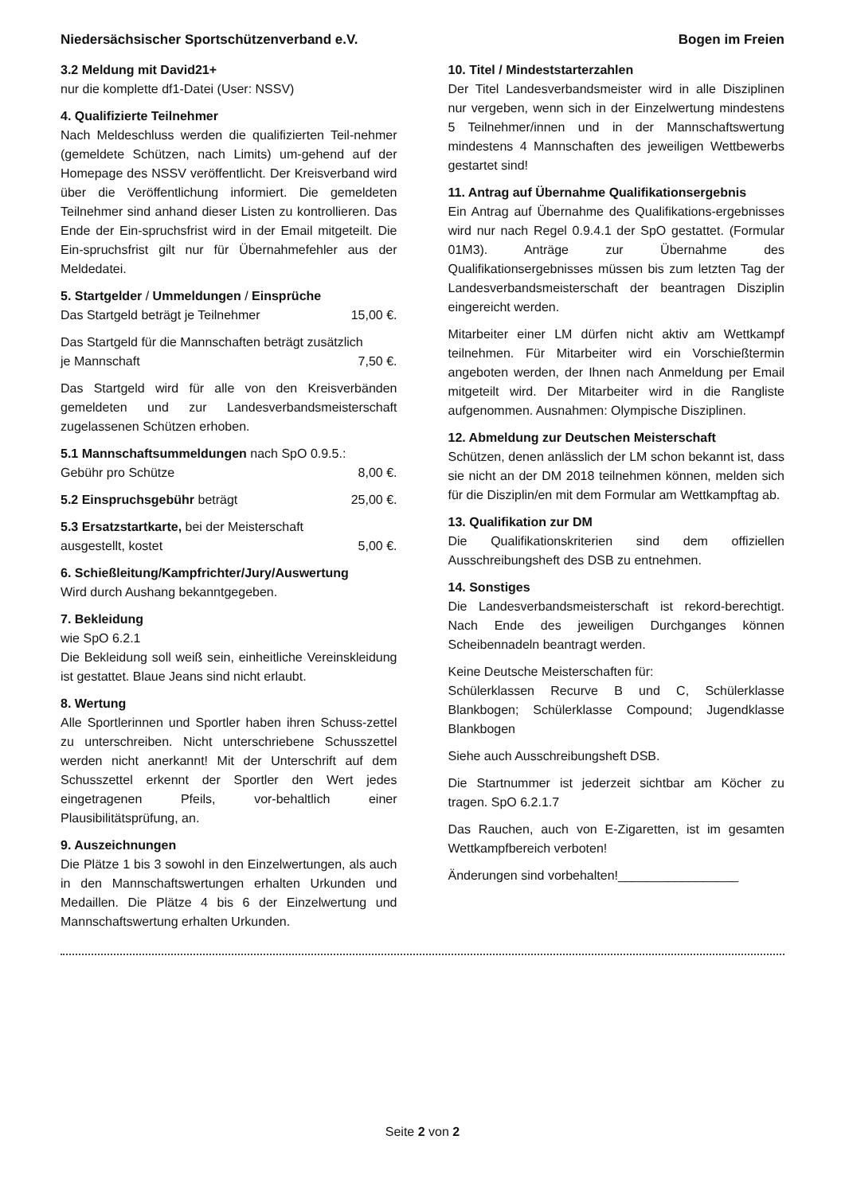Niedersächsischer Sportschützenverband e.V. Bogen im Freien
3.2 Meldung mit David21+
nur die komplette df1-Datei (User: NSSV)
4. Qualifizierte Teilnehmer
Nach Meldeschluss werden die qualifizierten Teil-nehmer (gemeldete Schützen, nach Limits) um-gehend auf der Homepage des NSSV veröffentlicht. Der Kreisverband wird über die Veröffentlichung informiert. Die gemeldeten Teilnehmer sind anhand dieser Listen zu kontrollieren. Das Ende der Ein-spruchsfrist wird in der Email mitgeteilt. Die Ein-spruchsfrist gilt nur für Übernahmefehler aus der Meldedatei.
5. Startgelder / Ummeldungen / Einsprüche
Das Startgeld beträgt je Teilnehmer 15,00 €.
Das Startgeld für die Mannschaften beträgt zusätzlich
je Mannschaft 7,50 €.
Das Startgeld wird für alle von den Kreisverbänden gemeldeten und zur Landesverbandsmeisterschaft zugelassenen Schützen erhoben.
5.1 Mannschaftsummeldungen nach SpO 0.9.5.:
Gebühr pro Schütze 8,00 €.
5.2 Einspruchsgebühr beträgt 25,00 €.
5.3 Ersatzstartkarte, bei der Meisterschaft
ausgestellt, kostet 5,00 €.
6. Schießleitung/Kampfrichter/Jury/Auswertung
Wird durch Aushang bekanntgegeben.
7. Bekleidung
wie SpO 6.2.1
Die Bekleidung soll weiß sein, einheitliche Vereinskleidung ist gestattet. Blaue Jeans sind nicht erlaubt.
8. Wertung
Alle Sportlerinnen und Sportler haben ihren Schuss-zettel zu unterschreiben. Nicht unterschriebene Schusszettel werden nicht anerkannt! Mit der Unterschrift auf dem Schusszettel erkennt der Sportler den Wert jedes eingetragenen Pfeils, vor-behaltlich einer Plausibilitätsprüfung, an.
9. Auszeichnungen
Die Plätze 1 bis 3 sowohl in den Einzelwertungen, als auch in den Mannschaftswertungen erhalten Urkunden und Medaillen. Die Plätze 4 bis 6 der Einzelwertung und Mannschaftswertung erhalten Urkunden.
10. Titel / Mindeststarterzahlen
Der Titel Landesverbandsmeister wird in alle Disziplinen nur vergeben, wenn sich in der Einzelwertung mindestens 5 Teilnehmer/innen und in der Mannschaftswertung mindestens 4 Mannschaften des jeweiligen Wettbewerbs gestartet sind!
11. Antrag auf Übernahme Qualifikationsergebnis
Ein Antrag auf Übernahme des Qualifikations-ergebnisses wird nur nach Regel 0.9.4.1 der SpO gestattet. (Formular 01M3). Anträge zur Übernahme des Qualifikationsergebnisses müssen bis zum letzten Tag der Landesverbandsmeisterschaft der beantragen Disziplin eingereicht werden.
Mitarbeiter einer LM dürfen nicht aktiv am Wettkampf teilnehmen. Für Mitarbeiter wird ein Vorschießtermin angeboten werden, der Ihnen nach Anmeldung per Email mitgeteilt wird. Der Mitarbeiter wird in die Rangliste aufgenommen. Ausnahmen: Olympische Disziplinen.
12. Abmeldung zur Deutschen Meisterschaft
Schützen, denen anlässlich der LM schon bekannt ist, dass sie nicht an der DM 2018 teilnehmen können, melden sich für die Disziplin/en mit dem Formular am Wettkampftag ab.
13. Qualifikation zur DM
Die Qualifikationskriterien sind dem offiziellen Ausschreibungsheft des DSB zu entnehmen.
14. Sonstiges
Die Landesverbandsmeisterschaft ist rekord-berechtigt. Nach Ende des jeweiligen Durchganges können Scheibennadeln beantragt werden.
Keine Deutsche Meisterschaften für:
Schülerklassen Recurve B und C, Schülerklasse Blankbogen; Schülerklasse Compound; Jugendklasse Blankbogen
Siehe auch Ausschreibungsheft DSB.
Die Startnummer ist jederzeit sichtbar am Köcher zu tragen. SpO 6.2.1.7
Das Rauchen, auch von E-Zigaretten, ist im gesamten Wettkampfbereich verboten!
Änderungen sind vorbehalten!_________________
Seite 2 von 2